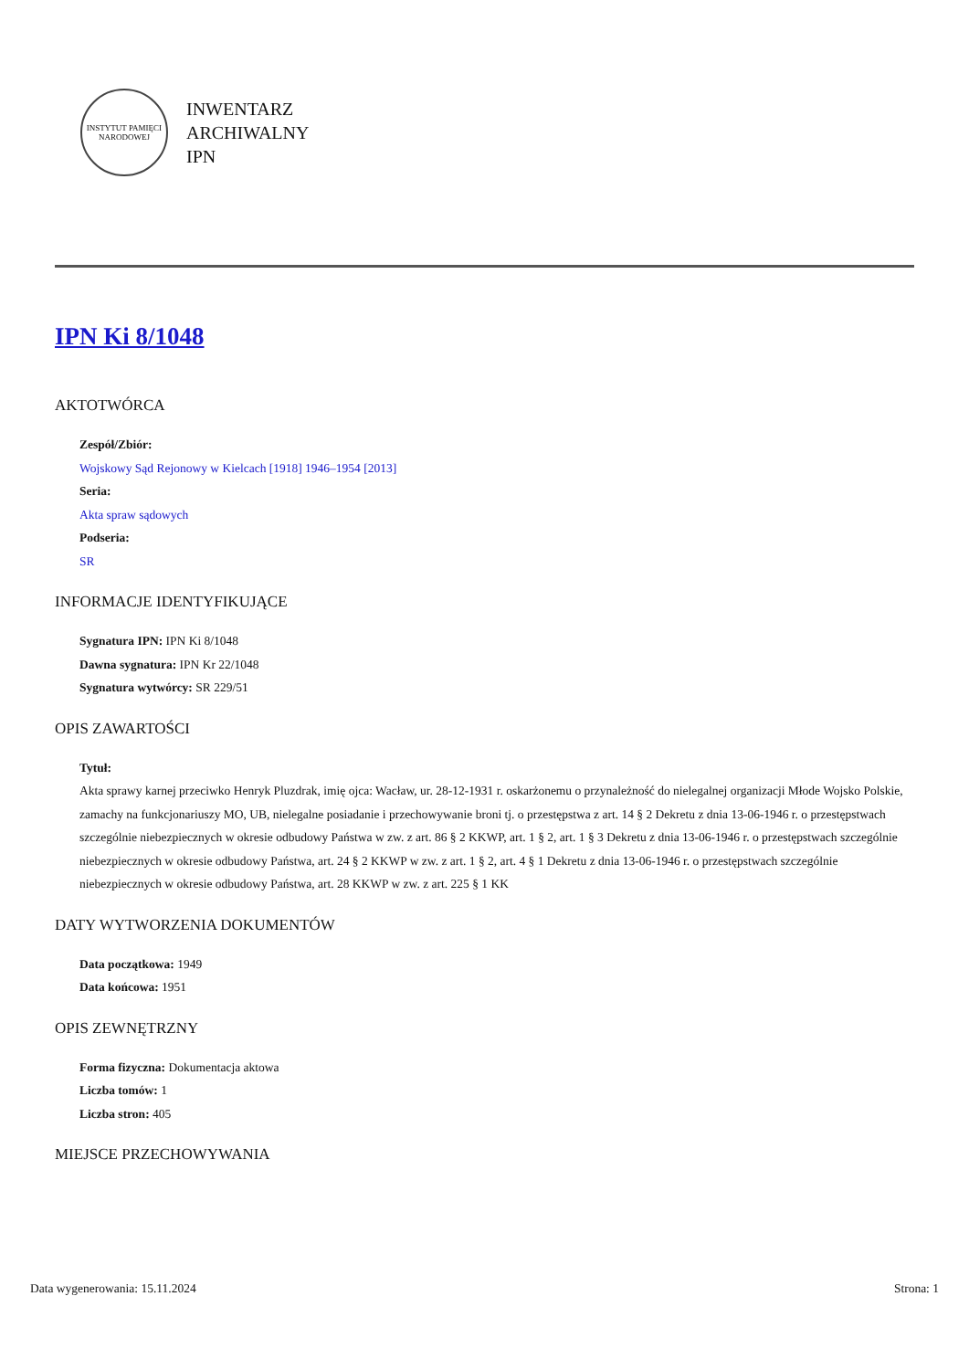INSTYTUT PAMIĘCI NARODOWEJ
INWENTARZ
ARCHIWALNY
IPN
IPN Ki 8/1048
AKTOTWÓRCA
Zespół/Zbiór:
Wojskowy Sąd Rejonowy w Kielcach [1918] 1946–1954 [2013]
Seria:
Akta spraw sądowych
Podseria:
SR
INFORMACJE IDENTYFIKUJĄCE
Sygnatura IPN: IPN Ki 8/1048
Dawna sygnatura: IPN Kr 22/1048
Sygnatura wytwórcy: SR 229/51
OPIS ZAWARTOŚCI
Tytuł:
Akta sprawy karnej przeciwko Henryk Pluzdrak, imię ojca: Wacław, ur. 28-12-1931 r. oskarżonemu o przynależność do nielegalnej organizacji Młode Wojsko Polskie, zamachy na funkcjonariuszy MO, UB, nielegalne posiadanie i przechowywanie broni tj. o przestępstwa z art. 14 § 2 Dekretu z dnia 13-06-1946 r. o przestępstwach szczególnie niebezpiecznych w okresie odbudowy Państwa w zw. z art. 86 § 2 KKWP, art. 1 § 2, art. 1 § 3 Dekretu z dnia 13-06-1946 r. o przestępstwach szczególnie niebezpiecznych w okresie odbudowy Państwa, art. 24 § 2 KKWP w zw. z art. 1 § 2, art. 4 § 1 Dekretu z dnia 13-06-1946 r. o przestępstwach szczególnie niebezpiecznych w okresie odbudowy Państwa, art. 28 KKWP w zw. z art. 225 § 1 KK
DATY WYTWORZENIA DOKUMENTÓW
Data początkowa: 1949
Data końcowa: 1951
OPIS ZEWNĘTRZNY
Forma fizyczna: Dokumentacja aktowa
Liczba tomów: 1
Liczba stron: 405
MIEJSCE PRZECHOWYWANIA
Data wygenerowania: 15.11.2024 Strona: 1